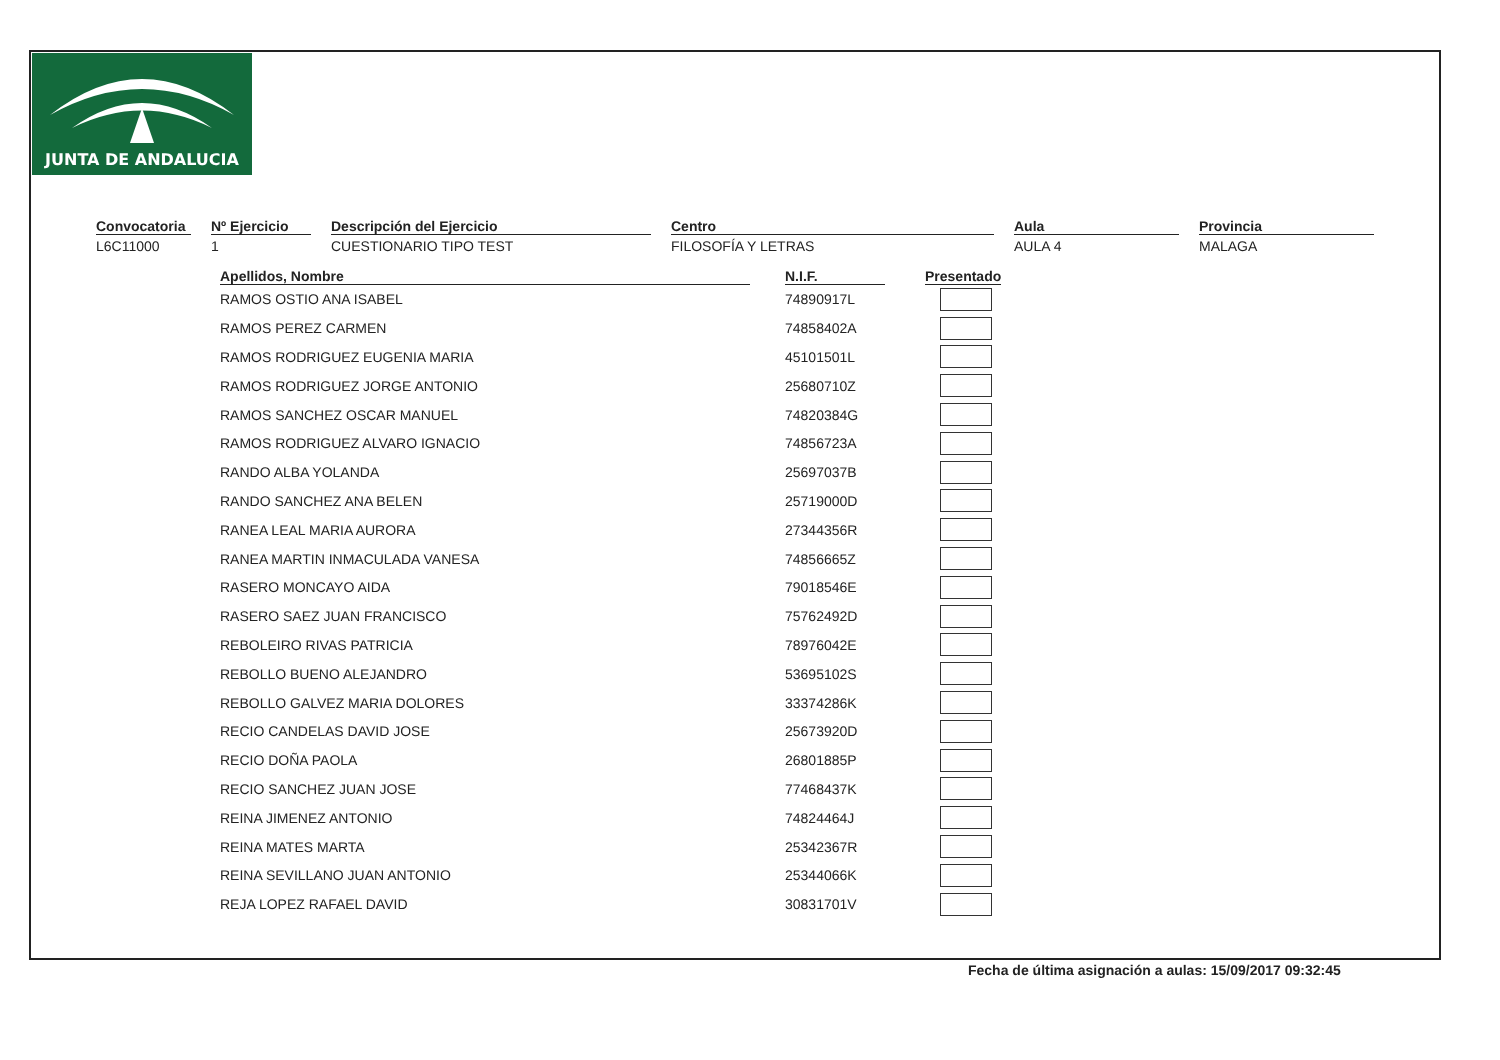JUNTA DE ANDALUCIA
Convocatoria
L6C11000
Nº Ejercicio
1
Descripción del Ejercicio
CUESTIONARIO TIPO TEST
Centro
FILOSOFÍA Y LETRAS
Aula
AULA 4
Provincia
MALAGA
| Apellidos, Nombre | N.I.F. | Presentado |
| --- | --- | --- |
| RAMOS OSTIO ANA ISABEL | 74890917L | |
| RAMOS PEREZ CARMEN | 74858402A | |
| RAMOS RODRIGUEZ EUGENIA MARIA | 45101501L | |
| RAMOS RODRIGUEZ JORGE ANTONIO | 25680710Z | |
| RAMOS SANCHEZ OSCAR MANUEL | 74820384G | |
| RAMOS RODRIGUEZ ALVARO IGNACIO | 74856723A | |
| RANDO ALBA YOLANDA | 25697037B | |
| RANDO SANCHEZ ANA BELEN | 25719000D | |
| RANEA LEAL MARIA AURORA | 27344356R | |
| RANEA MARTIN INMACULADA VANESA | 74856665Z | |
| RASERO MONCAYO AIDA | 79018546E | |
| RASERO SAEZ JUAN FRANCISCO | 75762492D | |
| REBOLEIRO RIVAS PATRICIA | 78976042E | |
| REBOLLO BUENO ALEJANDRO | 53695102S | |
| REBOLLO GALVEZ MARIA DOLORES | 33374286K | |
| RECIO CANDELAS DAVID JOSE | 25673920D | |
| RECIO DOÑA PAOLA | 26801885P | |
| RECIO SANCHEZ JUAN JOSE | 77468437K | |
| REINA JIMENEZ ANTONIO | 74824464J | |
| REINA MATES MARTA | 25342367R | |
| REINA SEVILLANO JUAN ANTONIO | 25344066K | |
| REJA LOPEZ RAFAEL DAVID | 30831701V | |
Fecha de última asignación a aulas: 15/09/2017 09:32:45